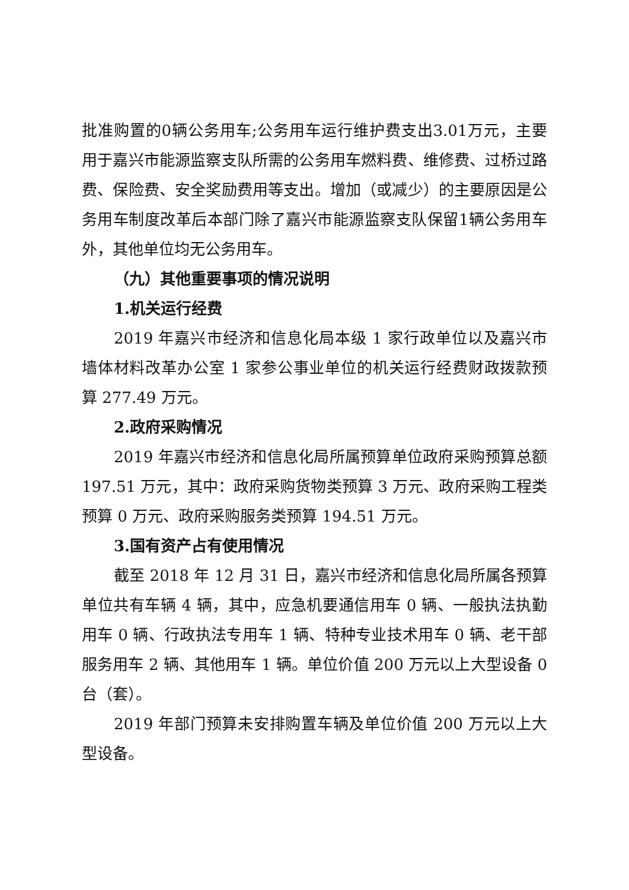批准购置的0辆公务用车;公务用车运行维护费支出3.01万元，主要用于嘉兴市能源监察支队所需的公务用车燃料费、维修费、过桥过路费、保险费、安全奖励费用等支出。增加（或减少）的主要原因是公务用车制度改革后本部门除了嘉兴市能源监察支队保留1辆公务用车外，其他单位均无公务用车。
（九）其他重要事项的情况说明
1.机关运行经费
2019 年嘉兴市经济和信息化局本级 1 家行政单位以及嘉兴市墙体材料改革办公室 1 家参公事业单位的机关运行经费财政拨款预算 277.49 万元。
2.政府采购情况
2019 年嘉兴市经济和信息化局所属预算单位政府采购预算总额 197.51 万元，其中：政府采购货物类预算 3 万元、政府采购工程类预算 0 万元、政府采购服务类预算 194.51 万元。
3.国有资产占有使用情况
截至 2018 年 12 月 31 日，嘉兴市经济和信息化局所属各预算单位共有车辆 4 辆，其中，应急机要通信用车 0 辆、一般执法执勤用车 0 辆、行政执法专用车 1 辆、特种专业技术用车 0 辆、老干部服务用车 2 辆、其他用车 1 辆。单位价值 200 万元以上大型设备 0 台（套）。
2019 年部门预算未安排购置车辆及单位价值 200 万元以上大型设备。